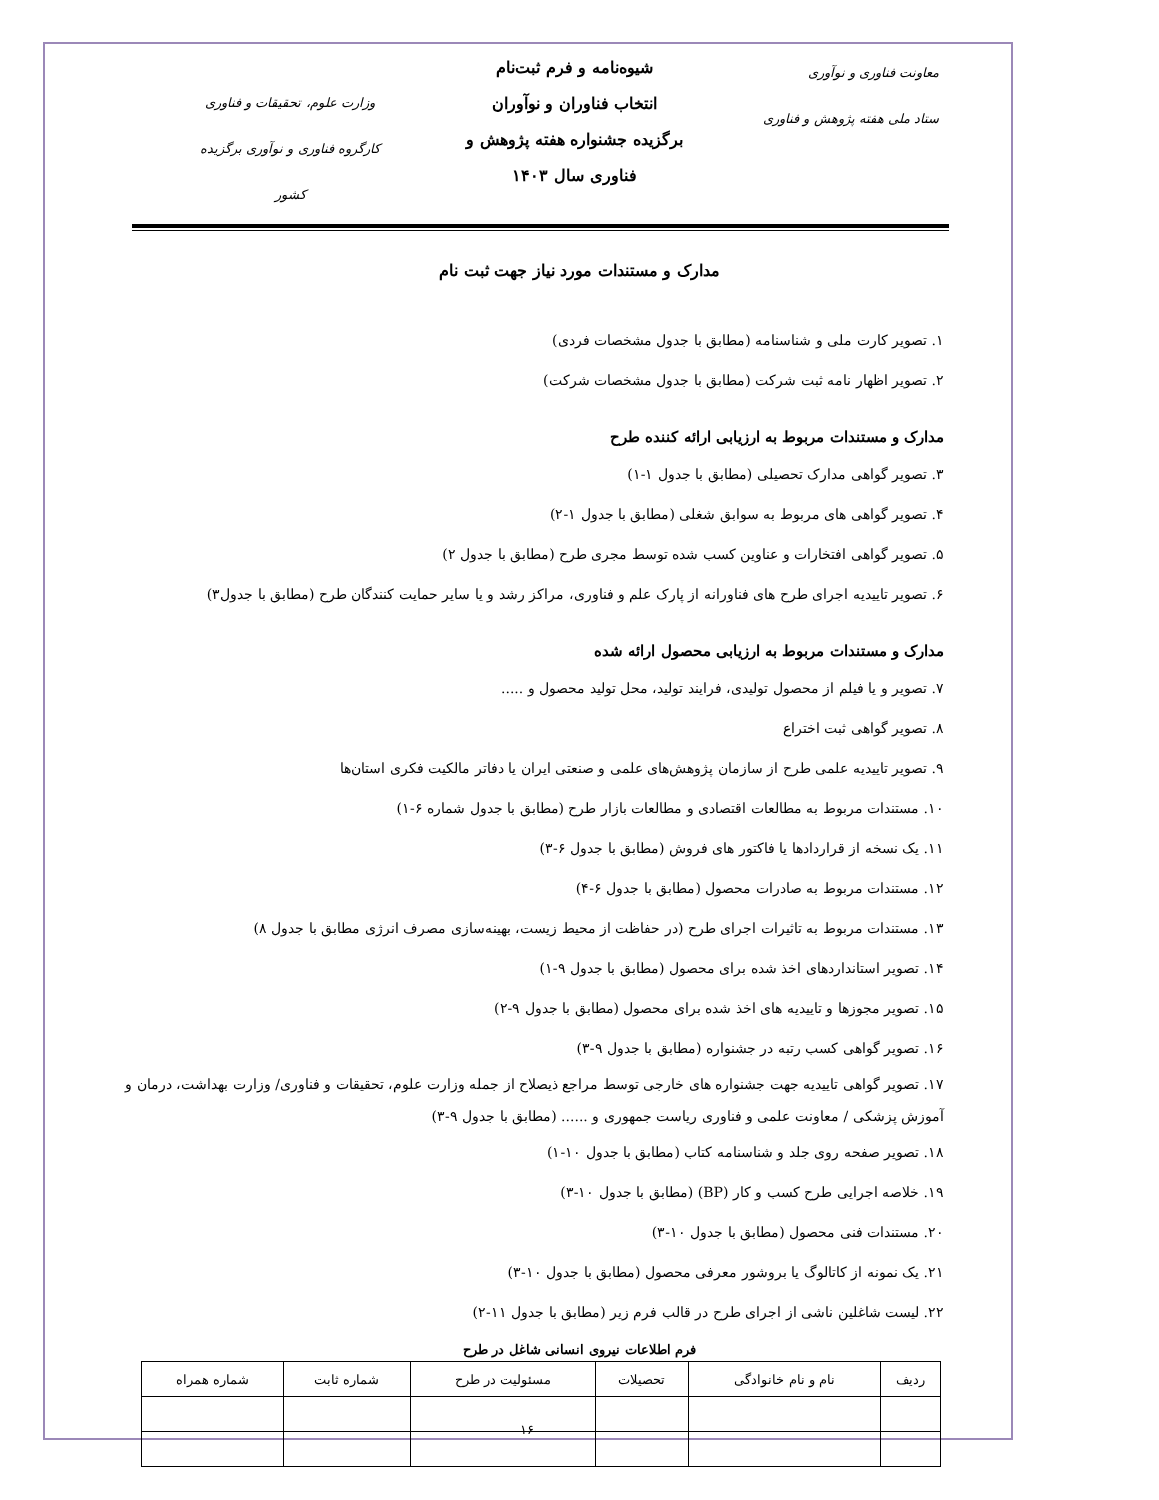معاونت فناوری و نوآوری
ستاد ملی هفته پژوهش و فناوری
شیوه‌نامه و فرم ثبت‌نام
انتخاب فناوران و نوآوران
برگزیده جشنواره هفته پژوهش و
فناوری سال ۱۴۰۳
وزارت علوم، تحقیقات و فناوری
کارگروه فناوری و نوآوری برگزیده کشور
مدارک و مستندات مورد نیاز جهت ثبت نام
۱. تصویر کارت ملی و شناسنامه (مطابق با جدول مشخصات فردی)
۲. تصویر اظهار نامه ثبت شرکت (مطابق با جدول مشخصات شرکت)
مدارک و مستندات مربوط به ارزیابی ارائه کننده طرح
۳. تصویر گواهی مدارک تحصیلی (مطابق با جدول ۱-۱)
۴. تصویر گواهی های مربوط به سوابق شغلی (مطابق با جدول ۱-۲)
۵. تصویر گواهی افتخارات و عناوین کسب شده توسط مجری طرح (مطابق با جدول ۲)
۶. تصویر تاییدیه اجرای طرح های فناورانه از پارک علم و فناوری، مراکز رشد و یا سایر حمایت کنندگان طرح (مطابق با جدول۳)
مدارک و مستندات مربوط به ارزیابی محصول ارائه شده
۷. تصویر و یا فیلم از محصول تولیدی، فرایند تولید، محل تولید محصول و .....
۸. تصویر گواهی ثبت اختراع
۹. تصویر تاییدیه علمی طرح از سازمان پژوهش‌های علمی و صنعتی ایران یا دفاتر مالکیت فکری استان‌ها
۱۰. مستندات مربوط به مطالعات اقتصادی و مطالعات بازار طرح (مطابق با جدول شماره ۶-۱)
۱۱. یک نسخه از قراردادها یا فاکتور های فروش (مطابق با جدول ۶-۳)
۱۲. مستندات مربوط به صادرات محصول (مطابق با جدول ۶-۴)
۱۳. مستندات مربوط به تاثیرات اجرای طرح (در حفاظت از محیط زیست، بهینه‌سازی مصرف انرژی مطابق با جدول ۸)
۱۴. تصویر استانداردهای اخذ شده برای محصول (مطابق با جدول ۹-۱)
۱۵. تصویر مجوزها و تاییدیه های اخذ شده برای محصول (مطابق با جدول ۹-۲)
۱۶. تصویر گواهی کسب رتبه در جشنواره (مطابق با جدول ۹-۳)
۱۷. تصویر گواهی تاییدیه جهت جشنواره های خارجی توسط مراجع ذیصلاح از جمله وزارت علوم، تحقیقات و فناوری/ وزارت بهداشت، درمان و آموزش پزشکی / معاونت علمی و فناوری ریاست جمهوری و ...... (مطابق با جدول ۹-۳)
۱۸. تصویر صفحه روی جلد و شناسنامه کتاب (مطابق با جدول ۱۰-۱)
۱۹. خلاصه اجرایی طرح کسب و کار (BP) (مطابق با جدول ۱۰-۳)
۲۰. مستندات فنی محصول (مطابق با جدول ۱۰-۳)
۲۱. یک نمونه از کاتالوگ یا بروشور معرفی محصول (مطابق با جدول ۱۰-۳)
۲۲. لیست شاغلین ناشی از اجرای طرح در قالب فرم زیر (مطابق با جدول ۱۱-۲)
فرم اطلاعات نیروی انسانی شاغل در طرح
| ردیف | نام و نام خانوادگی | تحصیلات | مسئولیت در طرح | شماره ثابت | شماره همراه |
| --- | --- | --- | --- | --- | --- |
۱۶